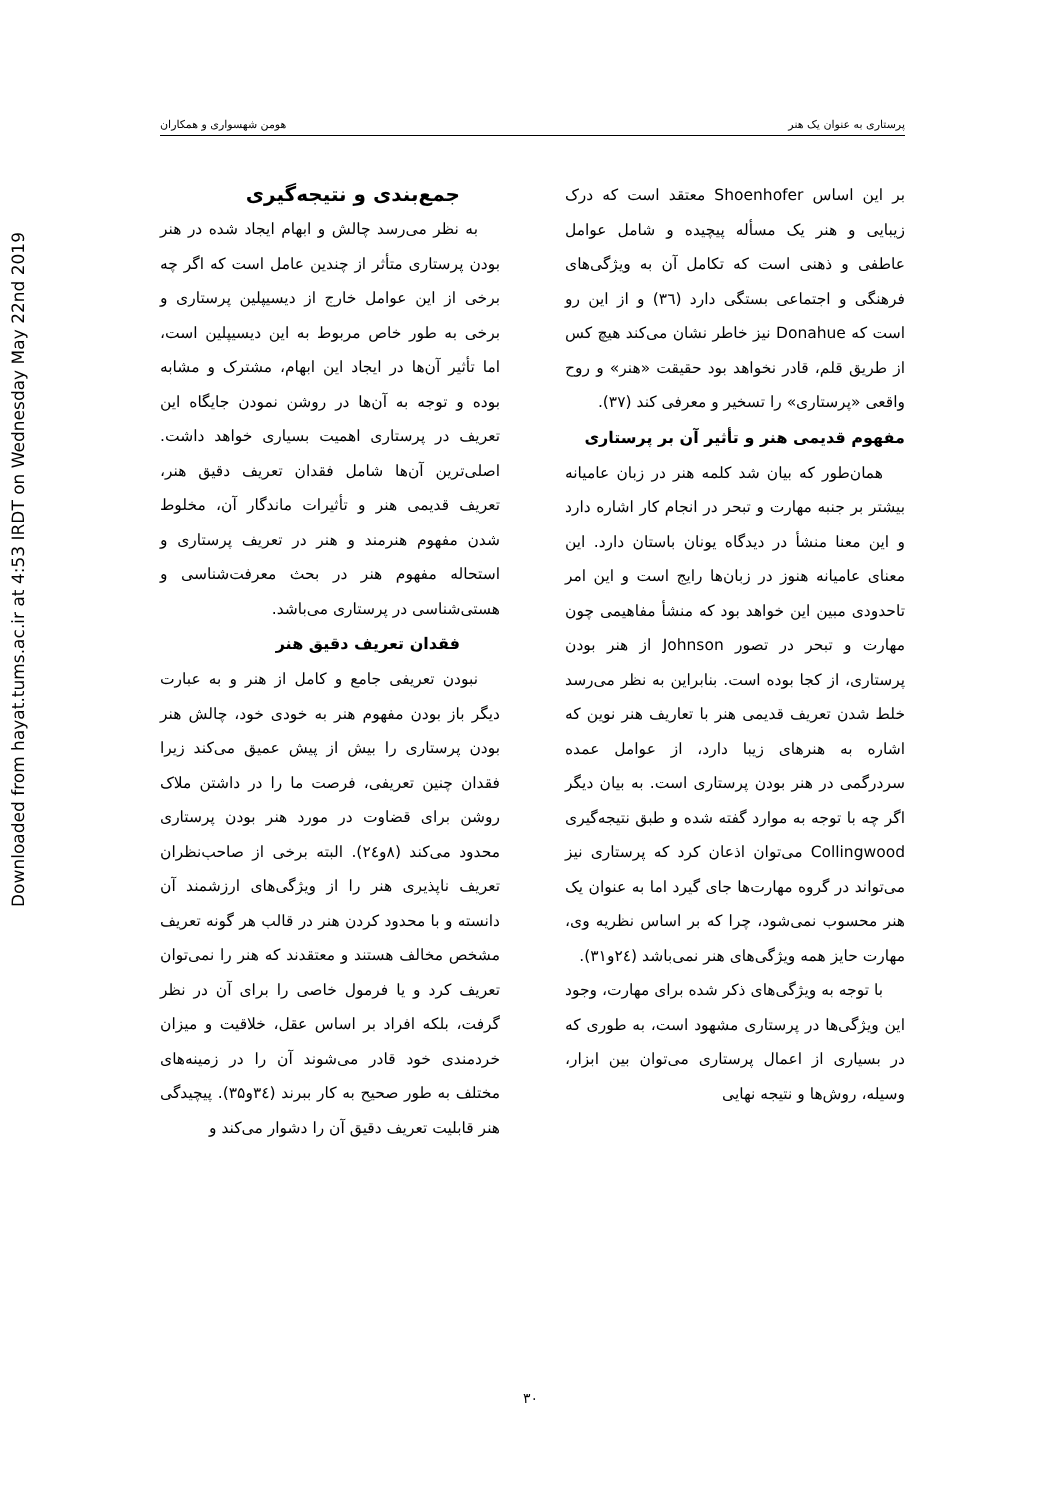Downloaded from hayat.tums.ac.ir at 4:53 IRDT on Wednesday May 22nd 2019
پرستاری به عنوان یک هنر هومن شهسواری و همکاران
جمع‌بندی و نتیجه‌گیری
به نظر می‌رسد چالش و ابهام ایجاد شده در هنر بودن پرستاری متأثر از چندین عامل است که اگر چه برخی از این عوامل خارج از دیسیپلین پرستاری و برخی به طور خاص مربوط به این دیسیپلین است، اما تأثیر آن‌ها در ایجاد این ابهام، مشترک و مشابه بوده و توجه به آن‌ها در روشن نمودن جایگاه این تعریف در پرستاری اهمیت بسیاری خواهد داشت. اصلی‌ترین آن‌ها شامل فقدان تعریف دقیق هنر، تعریف قدیمی هنر و تأثیرات ماندگار آن، مخلوط شدن مفهوم هنرمند و هنر در تعریف پرستاری و استحاله مفهوم هنر در بحث معرفت‌شناسی و هستی‌شناسی در پرستاری می‌باشد.
فقدان تعریف دقیق هنر
نبودن تعریفی جامع و کامل از هنر و به عبارت دیگر باز بودن مفهوم هنر به خودی خود، چالش هنر بودن پرستاری را بیش از پیش عمیق می‌کند زیرا فقدان چنین تعریفی، فرصت ما را در داشتن ملاک روشن برای قضاوت در مورد هنر بودن پرستاری محدود می‌کند (۸و۲٤). البته برخی از صاحب‌نظران تعریف ناپذیری هنر را از ویژگی‌های ارزشمند آن دانسته و با محدود کردن هنر در قالب هر گونه تعریف مشخص مخالف هستند و معتقدند که هنر را نمی‌توان تعریف کرد و یا فرمول خاصی را برای آن در نظر گرفت، بلکه افراد بر اساس عقل، خلاقیت و میزان خردمندی خود قادر می‌شوند آن را در زمینه‌های مختلف به طور صحیح به کار ببرند (۳٤و۳۵). پیچیدگی هنر قابلیت تعریف دقیق آن را دشوار می‌کند و
بر این اساس Shoenhofer معتقد است که درک زیبایی و هنر یک مسأله پیچیده و شامل عوامل عاطفی و ذهنی است که تکامل آن به ویژگی‌های فرهنگی و اجتماعی بستگی دارد (۳٦) و از این رو است که Donahue نیز خاطر نشان می‌کند هیچ کس از طریق قلم، قادر نخواهد بود حقیقت «هنر» و روح واقعی «پرستاری» را تسخیر و معرفی کند (۳۷).
مفهوم قدیمی هنر و تأثیر آن بر پرستاری
همان‌طور که بیان شد کلمه هنر در زبان عامیانه بیشتر بر جنبه مهارت و تبحر در انجام کار اشاره دارد و این معنا منشأ در دیدگاه یونان باستان دارد. این معنای عامیانه هنوز در زبان‌ها رایج است و این امر تاحدودی مبین این خواهد بود که منشأ مفاهیمی چون مهارت و تبحر در تصور Johnson از هنر بودن پرستاری، از کجا بوده است. بنابراین به نظر می‌رسد خلط شدن تعریف قدیمی هنر با تعاریف هنر نوین که اشاره به هنرهای زیبا دارد، از عوامل عمده سردرگمی در هنر بودن پرستاری است. به بیان دیگر اگر چه با توجه به موارد گفته شده و طبق نتیجه‌گیری Collingwood می‌توان اذعان کرد که پرستاری نیز می‌تواند در گروه مهارت‌ها جای گیرد اما به عنوان یک هنر محسوب نمی‌شود، چرا که بر اساس نظریه وی، مهارت حایز همه ویژگی‌های هنر نمی‌باشد (۲٤و۳۱).
با توجه به ویژگی‌های ذکر شده برای مهارت، وجود این ویژگی‌ها در پرستاری مشهود است، به طوری که در بسیاری از اعمال پرستاری می‌توان بین ابزار، وسیله، روش‌ها و نتیجه نهایی
۳۰